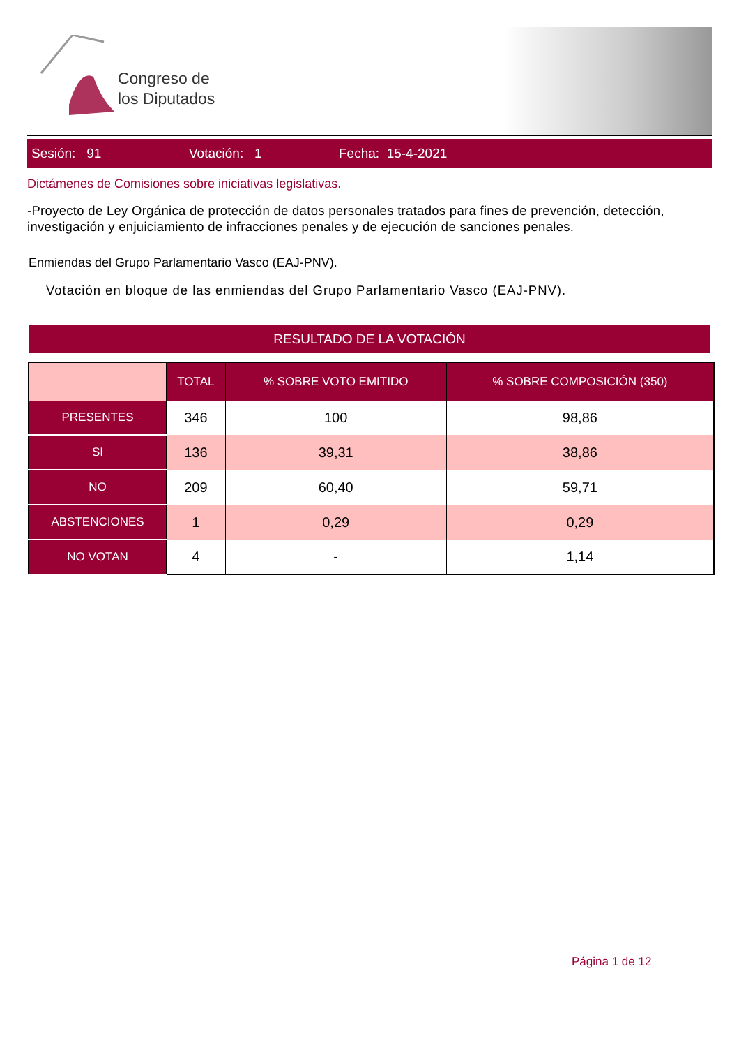Congreso de
los Diputados
Sesión: 91 Votación: 1 Fecha: 15-4-2021
Dictámenes de Comisiones sobre iniciativas legislativas.
-Proyecto de Ley Orgánica de protección de datos personales tratados para fines de prevención, detección, investigación y enjuiciamiento de infracciones penales y de ejecución de sanciones penales.
Enmiendas del Grupo Parlamentario Vasco (EAJ-PNV).
Votación en bloque de las enmiendas del Grupo Parlamentario Vasco (EAJ-PNV).
RESULTADO DE LA VOTACIÓN
| | TOTAL | % SOBRE VOTO EMITIDO | % SOBRE COMPOSICIÓN (350) |
| --- | --- | --- | --- |
| PRESENTES | 346 | 100 | 98,86 |
| SI | 136 | 39,31 | 38,86 |
| NO | 209 | 60,40 | 59,71 |
| ABSTENCIONES | 1 | 0,29 | 0,29 |
| NO VOTAN | 4 | - | 1,14 |
Página 1 de 12